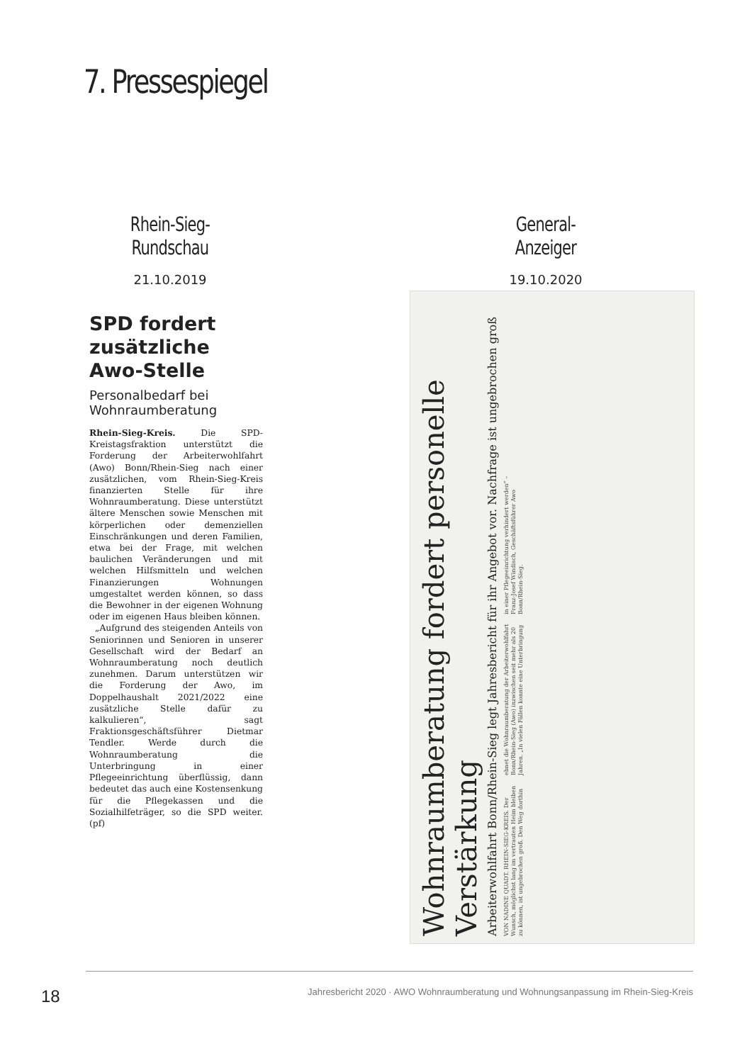7. Pressespiegel
Rhein-Sieg-Rundschau
21.10.2019
General-Anzeiger
19.10.2020
SPD fordert zusätzliche Awo-Stelle
Personalbedarf bei Wohnraumberatung
Rhein-Sieg-Kreis. Die SPD-Kreistagsfraktion unterstützt die Forderung der Arbeiterwohlfahrt (Awo) Bonn/Rhein-Sieg nach einer zusätzlichen, vom Rhein-Sieg-Kreis finanzierten Stelle für ihre Wohnraumberatung. Diese unterstützt ältere Menschen sowie Menschen mit körperlichen oder demenziellen Einschränkungen und deren Familien, etwa bei der Frage, mit welchen baulichen Veränderungen und mit welchen Hilfsmitteln und welchen Finanzierungen Wohnungen umgestaltet werden können, so dass die Bewohner in der eigenen Wohnung oder im eigenen Haus bleiben können.
„Aufgrund des steigenden Anteils von Seniorinnen und Senioren in unserer Gesellschaft wird der Bedarf an Wohnraumberatung noch deutlich zunehmen. Darum unterstützen wir die Forderung der Awo, im Doppelhaushalt 2021/2022 eine zusätzliche Stelle dafür zu kalkulieren“, sagt Fraktionsgeschäftsführer Dietmar Tendler. Werde durch die Wohnraumberatung die Unterbringung in einer Pflegeeinrichtung überflüssig, dann bedeutet das auch eine Kostensenkung für die Pflegekassen und die Sozialhilfeträger, so die SPD weiter. (pf)
Wohnraumberatung fordert personelle Verstärkung
Arbeiterwohlfahrt Bonn/Rhein-Sieg legt Jahresbericht für ihr Angebot vor. Nachfrage ist ungebrochen groß
VON NADINE QUADT. RHEIN-SIEG-KREIS. Der Wunsch, möglichst lang im vertrauten Heim bleiben zu können, ist ungebrochen groß. Den Weg dorthin ebnet die Wohnraumberatung der Arbeiterwohlfahrt Bonn/Rhein-Sieg (Awo) inzwischen seit mehr als 20 Jahren. „In vielen Fällen konnte eine Unterbringung in einer Pflegeeinrichtung verhindert werden“ – Franz-Josef Windisch, Geschäftsführer Awo Bonn/Rhein-Sieg.
18
Jahresbericht 2020 · AWO Wohnraumberatung und Wohnungsanpassung im Rhein-Sieg-Kreis